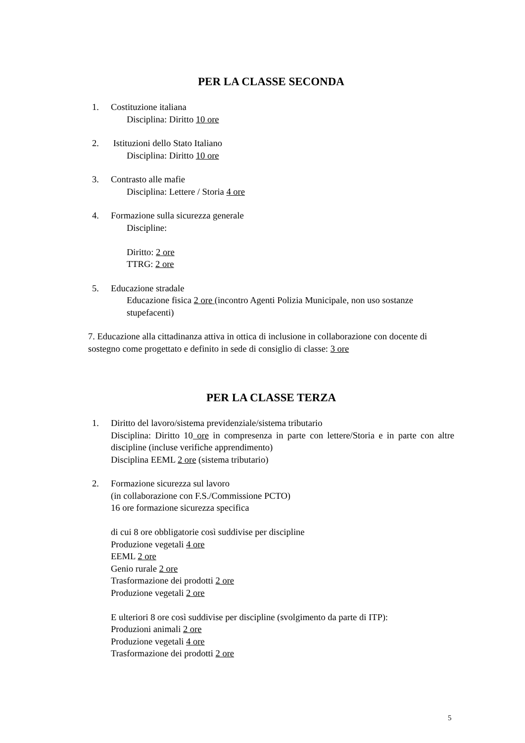PER LA CLASSE SECONDA
1. Costituzione italiana
Disciplina: Diritto 10 ore
2. Istituzioni dello Stato Italiano
Disciplina: Diritto 10 ore
3. Contrasto alle mafie
Disciplina: Lettere / Storia 4 ore
4. Formazione sulla sicurezza generale
Discipline:
Diritto: 2 ore
TTRG: 2 ore
5. Educazione stradale
Educazione fisica 2 ore (incontro Agenti Polizia Municipale, non uso sostanze stupefacenti)
7. Educazione alla cittadinanza attiva in ottica di inclusione in collaborazione con docente di sostegno come progettato e definito in sede di consiglio di classe: 3 ore
PER LA CLASSE TERZA
1. Diritto del lavoro/sistema previdenziale/sistema tributario
Disciplina: Diritto 10 ore in compresenza in parte con lettere/Storia e in parte con altre discipline (incluse verifiche apprendimento)
Disciplina EEML 2 ore (sistema tributario)
2. Formazione sicurezza sul lavoro
(in collaborazione con F.S./Commissione PCTO)
16 ore formazione sicurezza specifica
di cui 8 ore obbligatorie così suddivise per discipline
Produzione vegetali 4 ore
EEML 2 ore
Genio rurale 2 ore
Trasformazione dei prodotti 2 ore
Produzione vegetali 2 ore
E ulteriori 8 ore così suddivise per discipline (svolgimento da parte di ITP):
Produzioni animali 2 ore
Produzione vegetali 4 ore
Trasformazione dei prodotti 2 ore
5